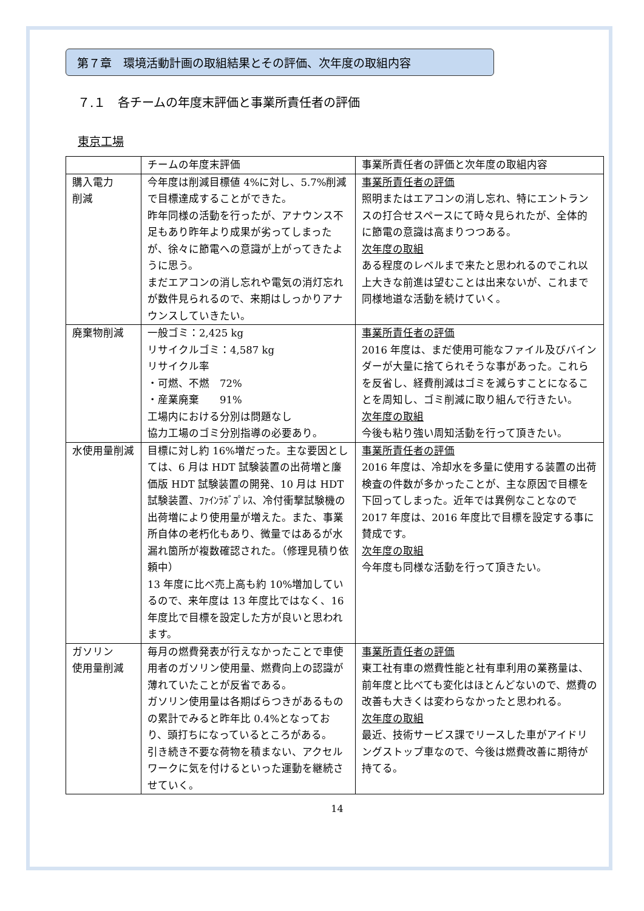第７章　環境活動計画の取組結果とその評価、次年度の取組内容
７.１　各チームの年度末評価と事業所責任者の評価
東京工場
| | チームの年度末評価 | 事業所責任者の評価と次年度の取組内容 |
| 購入電力 削減 | 今年度は削減目標値 4%に対し、5.7%削減で目標達成することができた。 昨年同様の活動を行ったが、アナウンス不足もあり昨年より成果が劣ってしまったが、徐々に節電への意識が上がってきたように思う。 まだエアコンの消し忘れや電気の消灯忘れが数件見られるので、来期はしっかりアナウンスしていきたい。 | 事業所責任者の評価 照明またはエアコンの消し忘れ、特にエントランスの打合せスペースにて時々見られたが、全体的に節電の意識は高まりつつある。 次年度の取組 ある程度のレベルまで来たと思われるのでこれ以上大きな前進は望むことは出来ないが、これまで同様地道な活動を続けていく。 |
| 廃棄物削減 | 一般ゴミ：2,425 kg リサイクルゴミ：4,587 kg リサイクル率 ・可燃、不燃 72% ・産業廃棄 91% 工場内における分別は問題なし 協力工場のゴミ分別指導の必要あり。 | 事業所責任者の評価 2016 年度は、まだ使用可能なファイル及びバインダーが大量に捨てられそうな事があった。これらを反省し、経費削減はゴミを減らすことになることを周知し、ゴミ削減に取り組んで行きたい。 次年度の取組 今後も粘り強い周知活動を行って頂きたい。 |
| 水使用量削減 | 目標に対し約 16%増だった。主な要因としては、6 月は HDT 試験装置の出荷増と廉価版 HDT 試験装置の開発、10 月は HDT 試験装置、ﾌｧｲﾝﾗﾎﾞﾌﾟﾚｽ、冷付衝撃試験機の出荷増により使用量が増えた。また、事業所自体の老朽化もあり、微量ではあるが水漏れ箇所が複数確認された。（修理見積り依頼中） 13 年度に比べ売上高も約 10%増加しているので、来年度は 13 年度比ではなく、16 年度比で目標を設定した方が良いと思われます。 | 事業所責任者の評価 2016 年度は、冷却水を多量に使用する装置の出荷検査の件数が多かったことが、主な原因で目標を下回ってしまった。近年では異例なことなので 2017 年度は、2016 年度比で目標を設定する事に賛成です。 次年度の取組 今年度も同様な活動を行って頂きたい。 |
| ガソリン 使用量削減 | 毎月の燃費発表が行えなかったことで車使用者のガソリン使用量、燃費向上の認識が薄れていたことが反省である。 ガソリン使用量は各期ばらつきがあるものの累計でみると昨年比 0.4%となっており、頭打ちになっているところがある。 引き続き不要な荷物を積まない、アクセルワークに気を付けるといった運動を継続させていく。 | 事業所責任者の評価 東工社有車の燃費性能と社有車利用の業務量は、前年度と比べても変化はほとんどないので、燃費の改善も大きくは変わらなかったと思われる。 次年度の取組 最近、技術サービス課でリースした車がアイドリングストップ車なので、今後は燃費改善に期待が持てる。 |
14